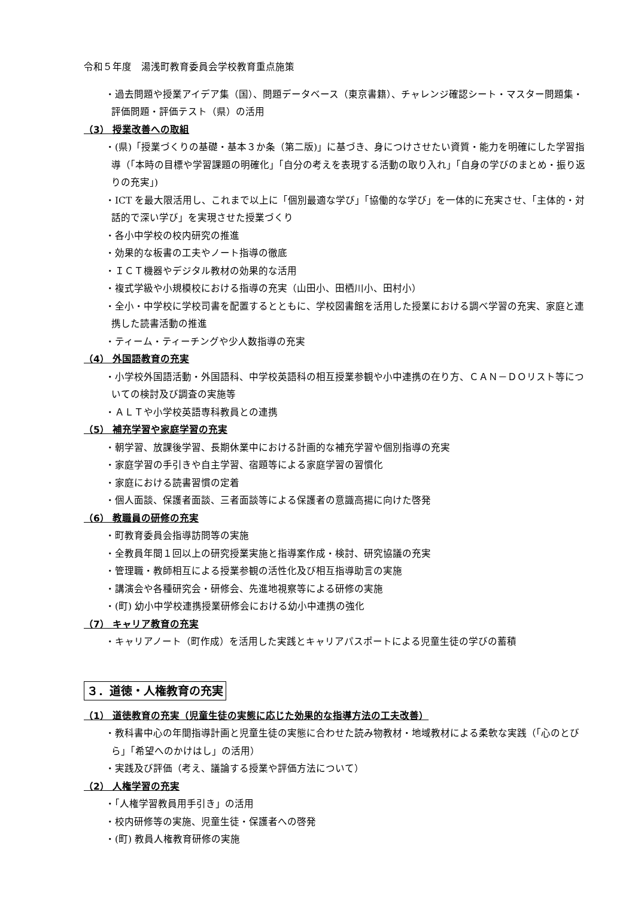令和５年度　湯浅町教育委員会学校教育重点施策
・過去問題や授業アイデア集（国）、問題データベース（東京書籍）、チャレンジ確認シート・マスター問題集・評価問題・評価テスト（県）の活用
（3） 授業改善への取組
・(県)「授業づくりの基礎・基本３か条（第二版)」に基づき、身につけさせたい資質・能力を明確にした学習指導（「本時の目標や学習課題の明確化」「自分の考えを表現する活動の取り入れ」「自身の学びのまとめ・振り返りの充実」)
・ICT を最大限活用し、これまで以上に「個別最適な学び」「協働的な学び」を一体的に充実させ、「主体的・対話的で深い学び」を実現させた授業づくり
・各小中学校の校内研究の推進
・効果的な板書の工夫やノート指導の徹底
・ＩＣＴ機器やデジタル教材の効果的な活用
・複式学級や小規模校における指導の充実（山田小、田栖川小、田村小）
・全小・中学校に学校司書を配置するとともに、学校図書館を活用した授業における調べ学習の充実、家庭と連携した読書活動の推進
・ティーム・ティーチングや少人数指導の充実
（4） 外国語教育の充実
・小学校外国語活動・外国語科、中学校英語科の相互授業参観や小中連携の在り方、ＣＡＮ－ＤＯリスト等についての検討及び調査の実施等
・ＡＬＴや小学校英語専科教員との連携
（5） 補充学習や家庭学習の充実
・朝学習、放課後学習、長期休業中における計画的な補充学習や個別指導の充実
・家庭学習の手引きや自主学習、宿題等による家庭学習の習慣化
・家庭における読書習慣の定着
・個人面談、保護者面談、三者面談等による保護者の意識高揚に向けた啓発
（6） 教職員の研修の充実
・町教育委員会指導訪問等の実施
・全教員年間１回以上の研究授業実施と指導案作成・検討、研究協議の充実
・管理職・教師相互による授業参観の活性化及び相互指導助言の実施
・講演会や各種研究会・研修会、先進地視察等による研修の実施
・(町) 幼小中学校連携授業研修会における幼小中連携の強化
（7） キャリア教育の充実
・キャリアノート（町作成）を活用した実践とキャリアパスポートによる児童生徒の学びの蓄積
３．道徳・人権教育の充実
（1） 道徳教育の充実（児童生徒の実態に応じた効果的な指導方法の工夫改善）
・教科書中心の年間指導計画と児童生徒の実態に合わせた読み物教材・地域教材による柔軟な実践（「心のとびら」「希望へのかけはし」の活用）
・実践及び評価（考え、議論する授業や評価方法について）
（2） 人権学習の充実
・「人権学習教員用手引き」の活用
・校内研修等の実施、児童生徒・保護者への啓発
・(町) 教員人権教育研修の実施